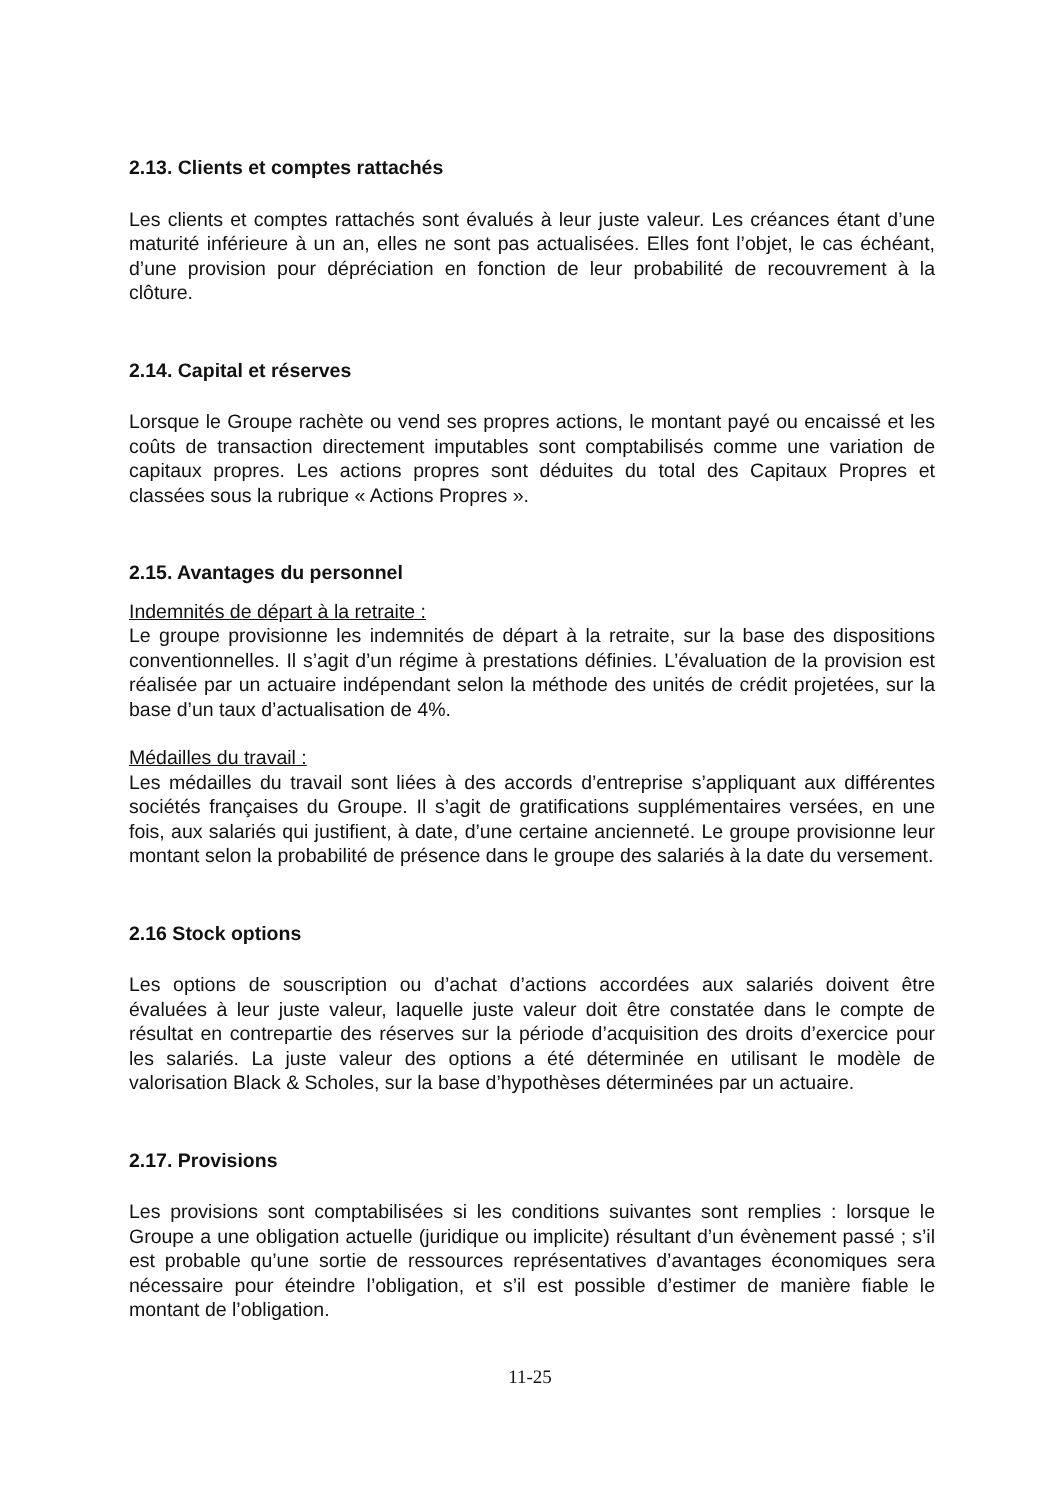2.13. Clients et comptes rattachés
Les clients et comptes rattachés sont évalués à leur juste valeur. Les créances étant d’une maturité inférieure à un an, elles ne sont pas actualisées. Elles font l’objet, le cas échéant, d’une provision pour dépréciation en fonction de leur probabilité de recouvrement à la clôture.
2.14. Capital et réserves
Lorsque le Groupe rachète ou vend ses propres actions, le montant payé ou encaissé et les coûts de transaction directement imputables sont comptabilisés comme une variation de capitaux propres. Les actions propres sont déduites du total des Capitaux Propres et classées sous la rubrique « Actions Propres ».
2.15. Avantages du personnel
Indemnités de départ à la retraite :
Le groupe provisionne les indemnités de départ à la retraite, sur la base des dispositions conventionnelles. Il s’agit d’un régime à prestations définies. L’évaluation de la provision est réalisée par un actuaire indépendant selon la méthode des unités de crédit projetées, sur la base d’un taux d’actualisation de 4%.
Médailles du travail :
Les médailles du travail sont liées à des accords d’entreprise s’appliquant aux différentes sociétés françaises du Groupe. Il s’agit de gratifications supplémentaires versées, en une fois, aux salariés qui justifient, à date, d’une certaine ancienneté. Le groupe provisionne leur montant selon la probabilité de présence dans le groupe des salariés à la date du versement.
2.16 Stock options
Les options de souscription ou d’achat d’actions accordées aux salariés doivent être évaluées à leur juste valeur, laquelle juste valeur doit être constatée dans le compte de résultat en contrepartie des réserves sur la période d’acquisition des droits d’exercice pour les salariés. La juste valeur des options a été déterminée en utilisant le modèle de valorisation Black & Scholes, sur la base d’hypothèses déterminées par un actuaire.
2.17. Provisions
Les provisions sont comptabilisées si les conditions suivantes sont remplies : lorsque le Groupe a une obligation actuelle (juridique ou implicite) résultant d’un évènement passé ; s’il est probable qu’une sortie de ressources représentatives d’avantages économiques sera nécessaire pour éteindre l’obligation, et s’il est possible d’estimer de manière fiable le montant de l’obligation.
11-25